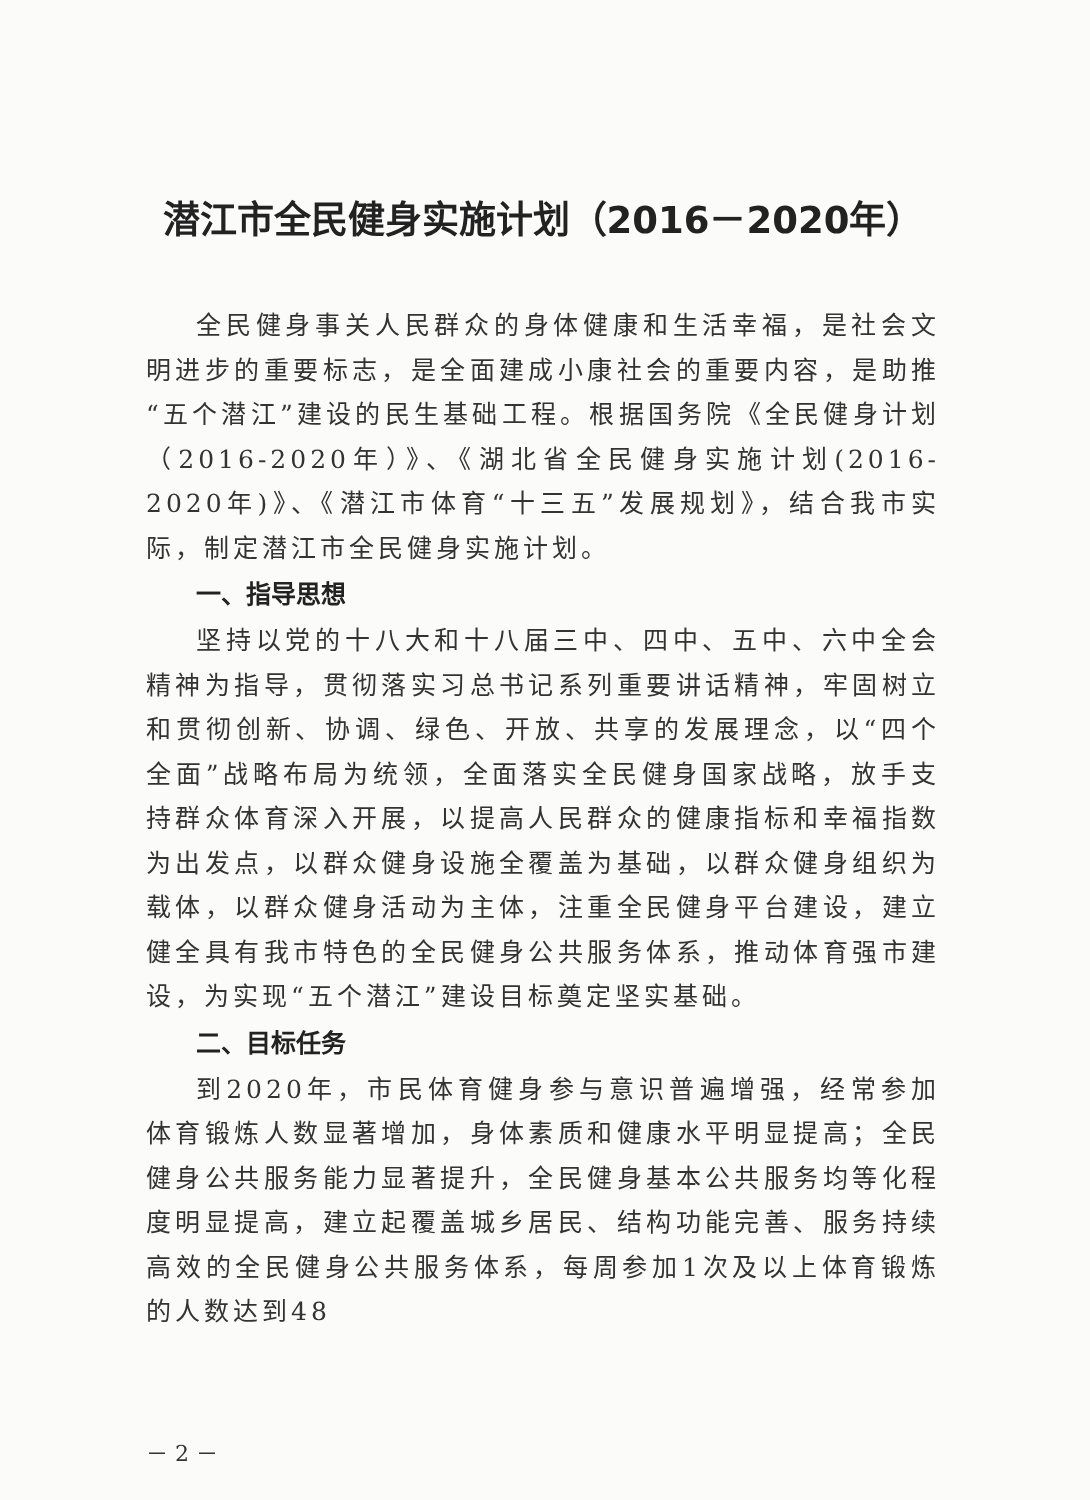潜江市全民健身实施计划（2016－2020年）
全民健身事关人民群众的身体健康和生活幸福，是社会文明进步的重要标志，是全面建成小康社会的重要内容，是助推“五个潜江”建设的民生基础工程。根据国务院《全民健身计划（2016-2020年）》、《湖北省全民健身实施计划(2016-2020年)》、《潜江市体育“十三五”发展规划》，结合我市实际，制定潜江市全民健身实施计划。
一、指导思想
坚持以党的十八大和十八届三中、四中、五中、六中全会精神为指导，贯彻落实习总书记系列重要讲话精神，牢固树立和贯彻创新、协调、绿色、开放、共享的发展理念，以“四个全面”战略布局为统领，全面落实全民健身国家战略，放手支持群众体育深入开展，以提高人民群众的健康指标和幸福指数为出发点，以群众健身设施全覆盖为基础，以群众健身组织为载体，以群众健身活动为主体，注重全民健身平台建设，建立健全具有我市特色的全民健身公共服务体系，推动体育强市建设，为实现“五个潜江”建设目标奠定坚实基础。
二、目标任务
到2020年，市民体育健身参与意识普遍增强，经常参加体育锻炼人数显著增加，身体素质和健康水平明显提高；全民健身公共服务能力显著提升，全民健身基本公共服务均等化程度明显提高，建立起覆盖城乡居民、结构功能完善、服务持续高效的全民健身公共服务体系，每周参加1次及以上体育锻炼的人数达到48
－ 2 －